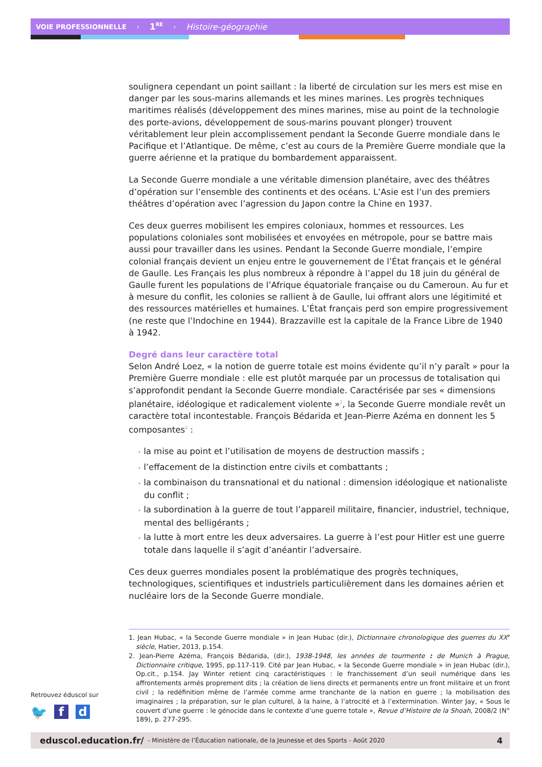VOIE PROFESSIONNELLE › 1<sup>RE</sup> › Histoire-géographie
soulignera cependant un point saillant : la liberté de circulation sur les mers est mise en danger par les sous-marins allemands et les mines marines. Les progrès techniques maritimes réalisés (développement des mines marines, mise au point de la technologie des porte-avions, développement de sous-marins pouvant plonger) trouvent véritablement leur plein accomplissement pendant la Seconde Guerre mondiale dans le Pacifique et l’Atlantique. De même, c’est au cours de la Première Guerre mondiale que la guerre aérienne et la pratique du bombardement apparaissent.
La Seconde Guerre mondiale a une véritable dimension planétaire, avec des théâtres d’opération sur l’ensemble des continents et des océans. L’Asie est l’un des premiers théâtres d’opération avec l’agression du Japon contre la Chine en 1937.
Ces deux guerres mobilisent les empires coloniaux, hommes et ressources. Les populations coloniales sont mobilisées et envoyées en métropole, pour se battre mais aussi pour travailler dans les usines. Pendant la Seconde Guerre mondiale, l’empire colonial français devient un enjeu entre le gouvernement de l’État français et le général de Gaulle. Les Français les plus nombreux à répondre à l’appel du 18 juin du général de Gaulle furent les populations de l’Afrique équatoriale française ou du Cameroun. Au fur et à mesure du conflit, les colonies se rallient à de Gaulle, lui offrant alors une légitimité et des ressources matérielles et humaines. L’État français perd son empire progressivement (ne reste que l’Indochine en 1944). Brazzaville est la capitale de la France Libre de 1940 à 1942.
Degré dans leur caractère total
Selon André Loez, « la notion de guerre totale est moins évidente qu’il n’y paraît » pour la Première Guerre mondiale : elle est plutôt marquée par un processus de totalisation qui s’approfondit pendant la Seconde Guerre mondiale. Caractérisée par ses « dimensions planétaire, idéologique et radicalement violente »<sup>1</sup>, la Seconde Guerre mondiale revêt un caractère total incontestable. François Bédarida et Jean-Pierre Azéma en donnent les 5 composantes<sup>2</sup> :
• la mise au point et l’utilisation de moyens de destruction massifs ;
• l’effacement de la distinction entre civils et combattants ;
• la combinaison du transnational et du national : dimension idéologique et nationaliste du conflit ;
• la subordination à la guerre de tout l’appareil militaire, financier, industriel, technique, mental des belligérants ;
• la lutte à mort entre les deux adversaires. La guerre à l’est pour Hitler est une guerre totale dans laquelle il s’agit d’anéantir l’adversaire.
Ces deux guerres mondiales posent la problématique des progrès techniques, technologiques, scientifiques et industriels particulièrement dans les domaines aérien et nucléaire lors de la Seconde Guerre mondiale.
1. Jean Hubac, « la Seconde Guerre mondiale » in Jean Hubac (dir.), Dictionnaire chronologique des guerres du XX<sup>e</sup> siècle, Hatier, 2013, p.154.
2. Jean-Pierre Azéma, François Bédarida, (dir.), 1938-1948, les années de tourmente : de Munich à Prague, Dictionnaire critique, 1995, pp.117-119. Cité par Jean Hubac, « la Seconde Guerre mondiale » in Jean Hubac (dir.), Op.cit., p.154. Jay Winter retient cinq caractéristiques : le franchissement d’un seuil numérique dans les affrontements armés proprement dits ; la création de liens directs et permanents entre un front militaire et un front civil ; la redéfinition même de l’armée comme arme tranchante de la nation en guerre ; la mobilisation des imaginaires ; la préparation, sur le plan culturel, à la haine, à l’atrocité et à l’extermination. Winter Jay, « Sous le couvert d’une guerre : le génocide dans le contexte d’une guerre totale », Revue d’Histoire de la Shoah, 2008/2 (N° 189), p. 277-295.
Retrouvez éduscol sur
🐦 f d
eduscol.education.fr/ - Ministère de l’Éducation nationale, de la Jeunesse et des Sports - Août 2020 4